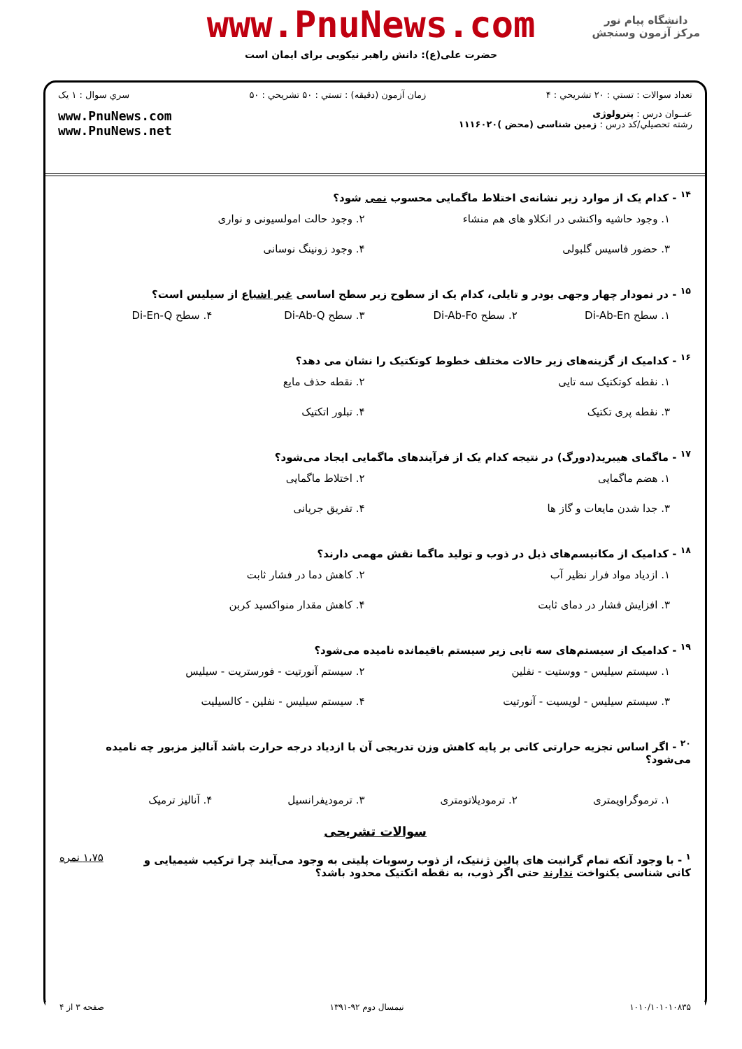دانشگاه پیام نور
مرکز آزمون وسنجش
www.PnuNews.com
حضرت علی(ع): دانش راهبر نیکویی برای ایمان است
تعداد سوالات : تستي : ۲۰ تشريحي : ۴ زمان آزمون (دقيقه) : تستي : ۵۰ تشريحي : ۵۰ سري سوال : ۱ يک
عنــوان درس : پترولوژی
رشته تحصيلي/کد درس : زمین شناسی (محض )۱۱۱۶۰۲۰ www.PnuNews.com
www.PnuNews.net
<sup>۱۴</sup> - کدام یک از موارد زیر نشانه‌ی اختلاط ماگمایی محسوب نمی شود؟
۱. وجود حاشیه واکنشی در انکلاو های هم منشاء
۲. وجود حالت امولسیونی و نواری
۳. حضور فاسیس گلبولی
۴. وجود زونینگ نوسانی
<sup>۱۵</sup> - در نمودار چهار وجهی یودر و تایلی، کدام یک از سطوح زیر سطح اساسی غیر اشباع از سیلیس است؟
۱. سطح Di-Ab-En
۲. سطح Di-Ab-Fo
۳. سطح Di-Ab-Q
۴. سطح Di-En-Q
<sup>۱۶</sup> - کدامیک از گزینه‌های زیر حالات مختلف خطوط کوتکتیک را نشان می دهد؟
۱. نقطه کوتکتیک سه تایی
۲. نقطه حذف مایع
۳. نقطه پری تکتیک
۴. تبلور اتکتیک
<sup>۱۷</sup> - ماگمای هیبرید(دورگ) در نتیجه کدام یک از فرآیندهای ماگمایی ایجاد می‌شود؟
۱. هضم ماگمایی
۲. اختلاط ماگمایی
۳. جدا شدن مایعات و گاز ها
۴. تفریق جریانی
<sup>۱۸</sup> - کدامیک از مکانیسم‌های ذیل در ذوب و تولید ماگما نقش مهمی دارند؟
۱. ازدیاد مواد فرار نظیر آب
۲. کاهش دما در فشار ثابت
۳. افزایش فشار در دمای ثابت
۴. کاهش مقدار منواکسید کربن
<sup>۱۹</sup> - کدامیک از سیستم‌های سه تایی زیر سیستم باقیمانده نامیده می‌شود؟
۱. سیستم سیلیس - ووستیت - نفلین
۲. سیستم آنورتیت - فورستریت - سیلیس
۳. سیستم سیلیس - لویسیت - آنورتیت
۴. سیستم سیلیس - نفلین - کالسیلیت
<sup>۲۰</sup> - اگر اساس تجزیه حرارتی کانی بر پایه کاهش وزن تدریجی آن با ازدیاد درجه حرارت باشد آنالیز مزبور چه نامیده می‌شود؟
۱. ترموگراویمتری
۲. ترمودیلاتومتری
۳. ترمودیفرانسیل
۴. آنالیز ترمیک
سوالات تشريحی
<sup>۱</sup> - با وجود آنکه تمام گرانیت های پالین ژنتیک، از ذوب رسوبات پلیتی به وجود می‌آیند چرا ترکیب شیمیایی و
کانی شناسی یکنواخت ندارند حتی اگر ذوب، به نقطه اتکتیک محدود باشد؟
۱،۷۵ نمره
۱۰۱۰/۱۰۱۰۱۰۸۳۵ نیمسال دوم ۹۲-۱۳۹۱ صفحه ۳ از ۴